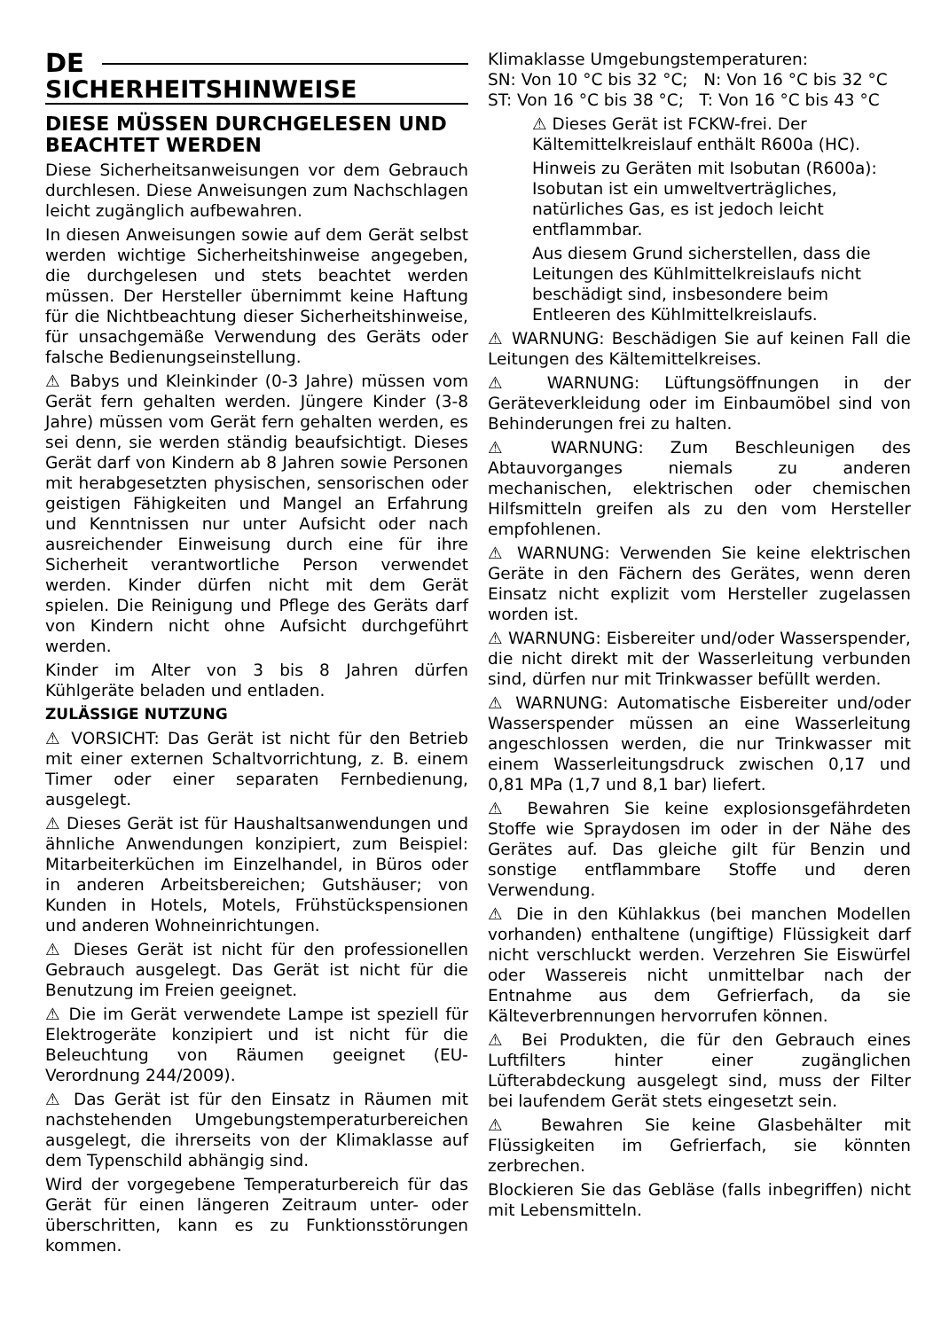DE
SICHERHEITSHINWEISE
DIESE MÜSSEN DURCHGELESEN UND BEACHTET WERDEN
Diese Sicherheitsanweisungen vor dem Gebrauch durchlesen. Diese Anweisungen zum Nachschlagen leicht zugänglich aufbewahren.
In diesen Anweisungen sowie auf dem Gerät selbst werden wichtige Sicherheitshinweise angegeben, die durchgelesen und stets beachtet werden müssen. Der Hersteller übernimmt keine Haftung für die Nichtbeachtung dieser Sicherheitshinweise, für unsachgemäße Verwendung des Geräts oder falsche Bedienungseinstellung.
⚠ Babys und Kleinkinder (0-3 Jahre) müssen vom Gerät fern gehalten werden. Jüngere Kinder (3-8 Jahre) müssen vom Gerät fern gehalten werden, es sei denn, sie werden ständig beaufsichtigt. Dieses Gerät darf von Kindern ab 8 Jahren sowie Personen mit herabgesetzten physischen, sensorischen oder geistigen Fähigkeiten und Mangel an Erfahrung und Kenntnissen nur unter Aufsicht oder nach ausreichender Einweisung durch eine für ihre Sicherheit verantwortliche Person verwendet werden. Kinder dürfen nicht mit dem Gerät spielen. Die Reinigung und Pflege des Geräts darf von Kindern nicht ohne Aufsicht durchgeführt werden.
Kinder im Alter von 3 bis 8 Jahren dürfen Kühlgeräte beladen und entladen.
ZULÄSSIGE NUTZUNG
⚠ VORSICHT: Das Gerät ist nicht für den Betrieb mit einer externen Schaltvorrichtung, z. B. einem Timer oder einer separaten Fernbedienung, ausgelegt.
⚠ Dieses Gerät ist für Haushaltsanwendungen und ähnliche Anwendungen konzipiert, zum Beispiel: Mitarbeiterküchen im Einzelhandel, in Büros oder in anderen Arbeitsbereichen; Gutshäuser; von Kunden in Hotels, Motels, Frühstückspensionen und anderen Wohneinrichtungen.
⚠ Dieses Gerät ist nicht für den professionellen Gebrauch ausgelegt. Das Gerät ist nicht für die Benutzung im Freien geeignet.
⚠ Die im Gerät verwendete Lampe ist speziell für Elektrogeräte konzipiert und ist nicht für die Beleuchtung von Räumen geeignet (EU-Verordnung 244/2009).
⚠ Das Gerät ist für den Einsatz in Räumen mit nachstehenden Umgebungstemperaturbereichen ausgelegt, die ihrerseits von der Klimaklasse auf dem Typenschild abhängig sind.
Wird der vorgegebene Temperaturbereich für das Gerät für einen längeren Zeitraum unter- oder überschritten, kann es zu Funktionsstörungen kommen.
Klimaklasse Umgebungstemperaturen:
SN: Von 10 °C bis 32 °C; N: Von 16 °C bis 32 °C
ST: Von 16 °C bis 38 °C; T: Von 16 °C bis 43 °C
⚠ Dieses Gerät ist FCKW-frei. Der Kältemittelkreislauf enthält R600a (HC).
Hinweis zu Geräten mit Isobutan (R600a): Isobutan ist ein umweltverträgliches, natürliches Gas, es ist jedoch leicht entflammbar.
Aus diesem Grund sicherstellen, dass die Leitungen des Kühlmittelkreislaufs nicht beschädigt sind, insbesondere beim Entleeren des Kühlmittelkreislaufs.
⚠ WARNUNG: Beschädigen Sie auf keinen Fall die Leitungen des Kältemittelkreises.
⚠ WARNUNG: Lüftungsöffnungen in der Geräteverkleidung oder im Einbaumöbel sind von Behinderungen frei zu halten.
⚠ WARNUNG: Zum Beschleunigen des Abtauvorganges niemals zu anderen mechanischen, elektrischen oder chemischen Hilfsmitteln greifen als zu den vom Hersteller empfohlenen.
⚠ WARNUNG: Verwenden Sie keine elektrischen Geräte in den Fächern des Gerätes, wenn deren Einsatz nicht explizit vom Hersteller zugelassen worden ist.
⚠ WARNUNG: Eisbereiter und/oder Wasserspender, die nicht direkt mit der Wasserleitung verbunden sind, dürfen nur mit Trinkwasser befüllt werden.
⚠ WARNUNG: Automatische Eisbereiter und/oder Wasserspender müssen an eine Wasserleitung angeschlossen werden, die nur Trinkwasser mit einem Wasserleitungsdruck zwischen 0,17 und 0,81 MPa (1,7 und 8,1 bar) liefert.
⚠ Bewahren Sie keine explosionsgefährdeten Stoffe wie Spraydosen im oder in der Nähe des Gerätes auf. Das gleiche gilt für Benzin und sonstige entflammbare Stoffe und deren Verwendung.
⚠ Die in den Kühlakkus (bei manchen Modellen vorhanden) enthaltene (ungiftige) Flüssigkeit darf nicht verschluckt werden. Verzehren Sie Eiswürfel oder Wassereis nicht unmittelbar nach der Entnahme aus dem Gefrierfach, da sie Kälteverbrennungen hervorrufen können.
⚠ Bei Produkten, die für den Gebrauch eines Luftfilters hinter einer zugänglichen Lüfterabdeckung ausgelegt sind, muss der Filter bei laufendem Gerät stets eingesetzt sein.
⚠ Bewahren Sie keine Glasbehälter mit Flüssigkeiten im Gefrierfach, sie könnten zerbrechen.
Blockieren Sie das Gebläse (falls inbegriffen) nicht mit Lebensmitteln.